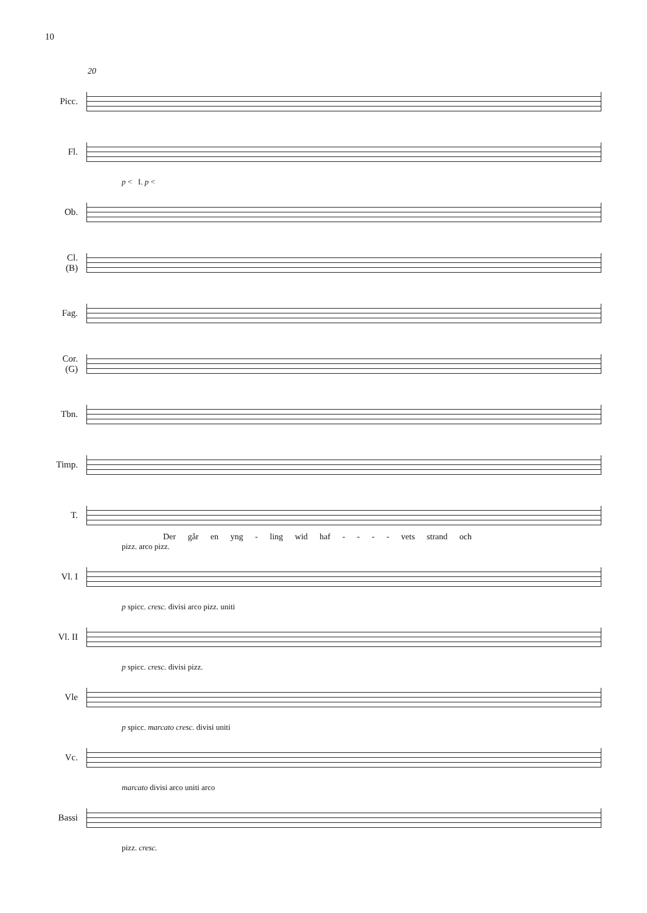10
20
Picc.
Fl.
p < I. p <
Ob.
Cl.
(B)
Fag.
Cor.
(G)
Tbn.
Timp.
T.
Der går en yng - ling wid haf - - - - vets strand och
pizz. arco pizz.
Vl. I
p spicc. cresc. divisi arco pizz. uniti
Vl. II
p spicc. cresc. divisi pizz.
Vle
p spicc. marcato cresc. divisi uniti
Vc.
marcato divisi arco uniti arco
Bassi
pizz. cresc.